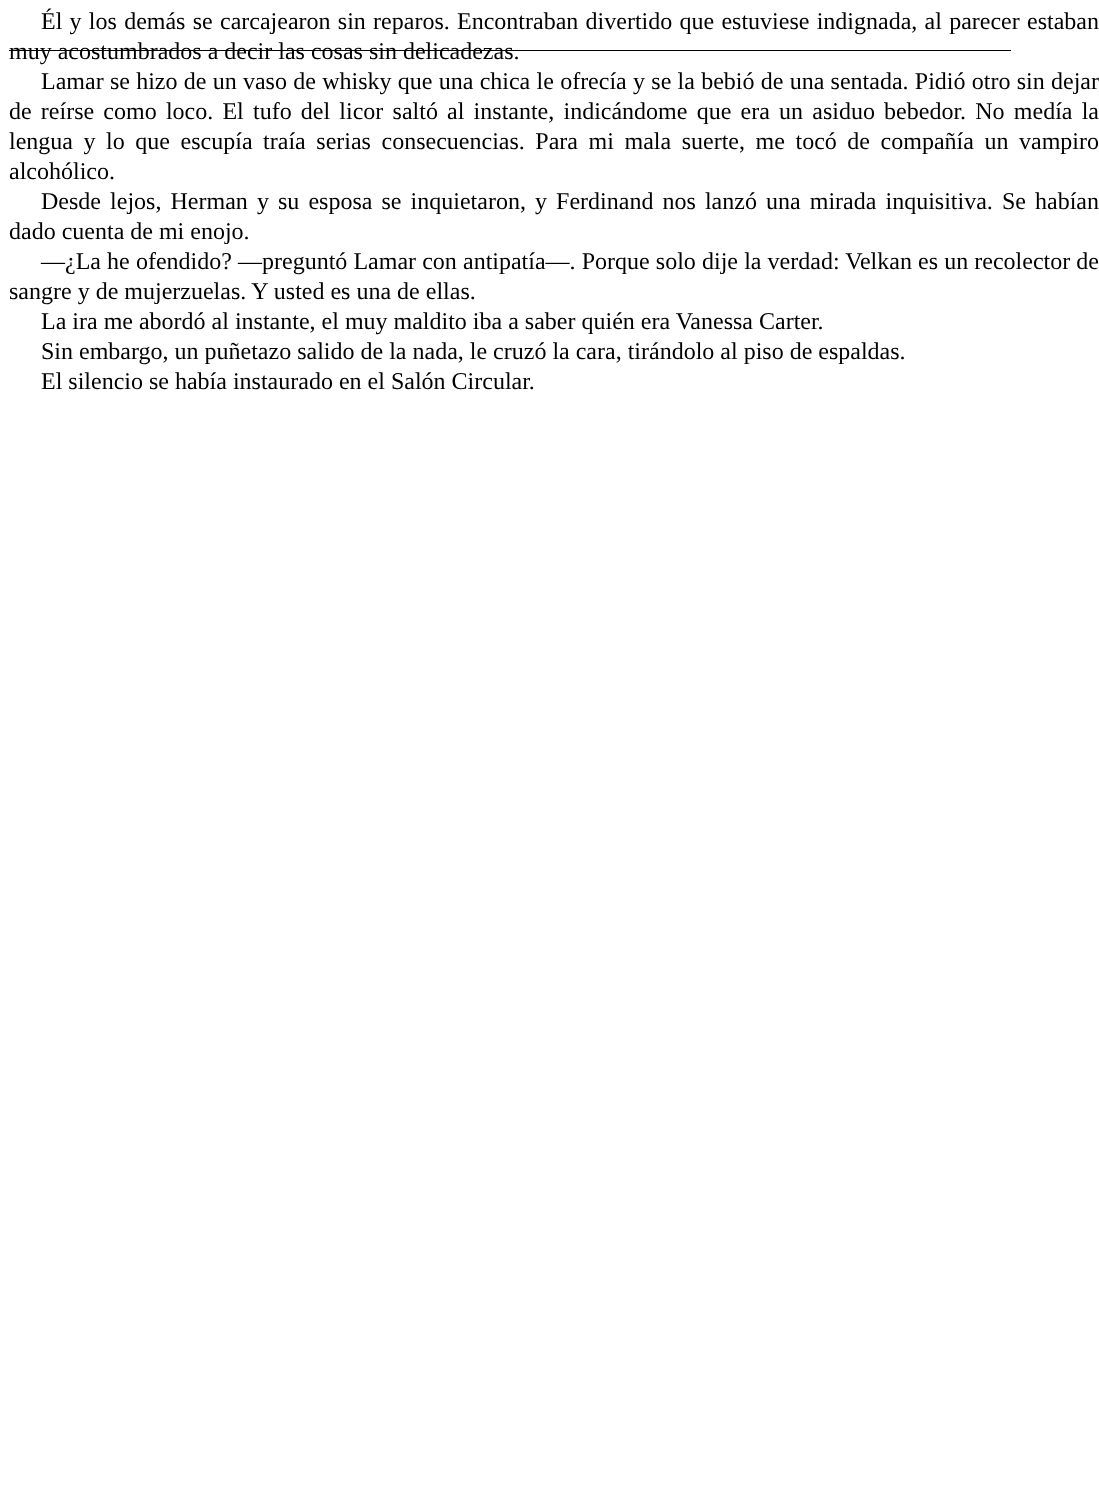Él y los demás se carcajearon sin reparos. Encontraban divertido que estuviese indignada, al parecer estaban muy acostumbrados a decir las cosas sin delicadezas.
Lamar se hizo de un vaso de whisky que una chica le ofrecía y se la bebió de una sentada. Pidió otro sin dejar de reírse como loco. El tufo del licor saltó al instante, indicándome que era un asiduo bebedor. No medía la lengua y lo que escupía traía serias consecuencias. Para mi mala suerte, me tocó de compañía un vampiro alcohólico.
Desde lejos, Herman y su esposa se inquietaron, y Ferdinand nos lanzó una mirada inquisitiva. Se habían dado cuenta de mi enojo.
—¿La he ofendido? —preguntó Lamar con antipatía—. Porque solo dije la verdad: Velkan es un recolector de sangre y de mujerzuelas. Y usted es una de ellas.
La ira me abordó al instante, el muy maldito iba a saber quién era Vanessa Carter.
Sin embargo, un puñetazo salido de la nada, le cruzó la cara, tirándolo al piso de espaldas.
El silencio se había instaurado en el Salón Circular.